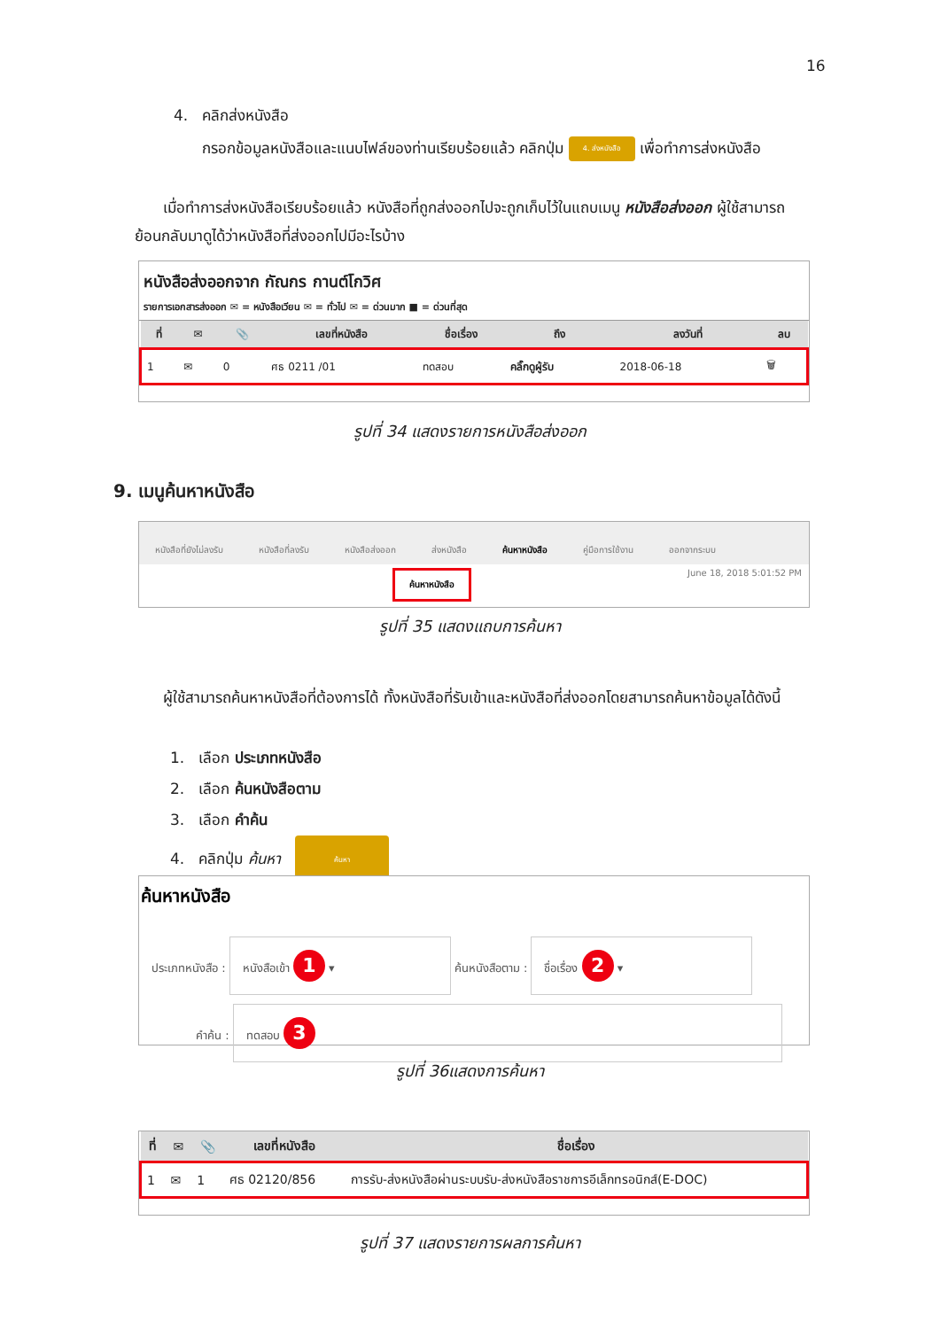16
4. คลิกส่งหนังสือ
กรอกข้อมูลหนังสือและแนบไฟล์ของท่านเรียบร้อยแล้ว คลิกปุ่ม 4. ส่งหนังสือ เพื่อทำการส่งหนังสือ
เมื่อทำการส่งหนังสือเรียบร้อยแล้ว หนังสือที่ถูกส่งออกไปจะถูกเก็บไว้ในแถบเมนู หนังสือส่งออก ผู้ใช้สามารถย้อนกลับมาดูได้ว่าหนังสือที่ส่งออกไปมีอะไรบ้าง
หนังสือส่งออกจาก กัณกร กานต์โกวิศ
รายการเอกสารส่งออก ✉ = หนังสือเวียน ✉ = ทั่วไป ✉ = ด่วนมาก ■ = ด่วนที่สุด
| ที่ | ✉ | 📎 | เลขที่หนังสือ | ชื่อเรื่อง | ถึง | ลงวันที่ | ลบ |
| --- | --- | --- | --- | --- | --- | --- | --- |
| 1 | ✉ | 0 | ศธ 0211 /01 | ทดสอบ | คลิ๊กดูผู้รับ | 2018-06-18 | 🗑 |
รูปที่ 34 แสดงรายการหนังสือส่งออก
9. เมนูค้นหาหนังสือ
หนังสือที่ยังไม่ลงรับ หนังสือที่ลงรับ หนังสือส่งออก ส่งหนังสือ ค้นหาหนังสือ คู่มือการใช้งาน ออกจากระบบ
June 18, 2018 5:01:52 PM
ค้นหาหนังสือ
รูปที่ 35 แสดงแถบการค้นหา
ผู้ใช้สามารถค้นหาหนังสือที่ต้องการได้ ทั้งหนังสือที่รับเข้าและหนังสือที่ส่งออกโดยสามารถค้นหาข้อมูลได้ดังนี้
1. เลือก ประเภทหนังสือ
2. เลือก ค้นหนังสือตาม
3. เลือก คำค้น
4. คลิกปุ่ม ค้นหา ค้นหา
ค้นหาหนังสือ
ประเภทหนังสือ : หนังสือเข้า 1 ▾ ค้นหนังสือตาม : ชื่อเรื่อง 2 ▾
คำค้น : ทดสอบ 3
รูปที่ 36แสดงการค้นหา
| ที่ | ✉ | 📎 | เลขที่หนังสือ | ชื่อเรื่อง |
| --- | --- | --- | --- | --- |
| 1 | ✉ | 1 | ศธ 02120/856 | การรับ-ส่งหนังสือผ่านระบบรับ-ส่งหนังสือราชการอีเล็กทรอนิกส์(E-DOC) |
รูปที่ 37 แสดงรายการผลการค้นหา